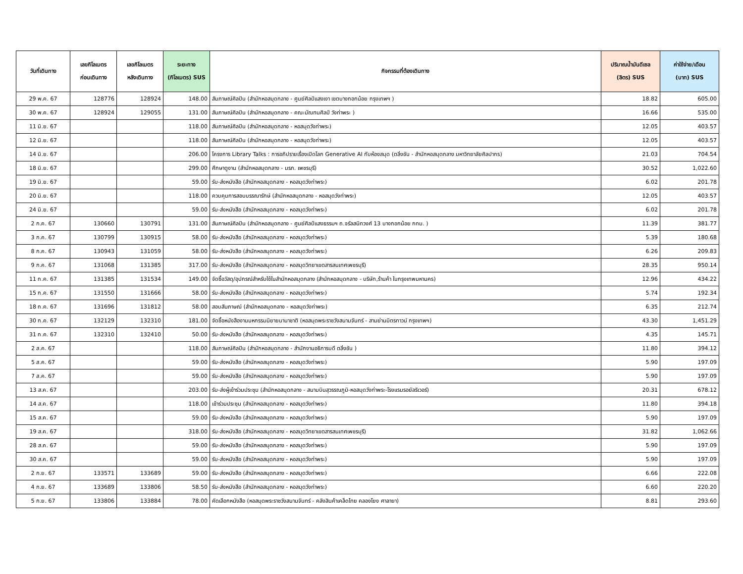| วันที่เดินทาง | เลขกิโลเมตร ก่อนเดินทาง | เลขกิโลเมตร หลังเดินทาง | ระยะทาง (กิโลเมตร) SUS | กิจกรรมที่ต้องเดินทาง | ปริมาณน้ำมันดีเซล (ลิตร) SUS | ค่าใช้จ่าย/เดือน (บาท) SUS |
| --- | --- | --- | --- | --- | --- | --- |
| 29 พ.ค. 67 | 128776 | 128924 | 148.00 | สัมภาษณ์ศิลปิน (สำนักหอสมุดกลาง - ศูนย์ศิลป์แสงเงา เขตบางกอกน้อย กรุงเทพฯ ) | 18.82 | 605.00 |
| 30 พ.ค. 67 | 128924 | 129055 | 131.00 | สัมภาษณ์ศิลปิน (สำนักหอสมุดกลาง - คณะมัณฑนศิลป์ วังท่าพระ ) | 16.66 | 535.00 |
| 11 มิ.ย. 67 | | | 118.00 | สัมภาษณ์ศิลปิน (สำนักหอสมุดกลาง - หอสมุดวังท่าพระ) | 12.05 | 403.57 |
| 12 มิ.ย. 67 | | | 118.00 | สัมภาษณ์ศิลปิน (สำนักหอสมุดกลาง - หอสมุดวังท่าพระ) | 12.05 | 403.57 |
| 14 มิ.ย. 67 | | | 206.00 | โครงการ Library Talks : การอภิปรายเรื่องเปิดโลก Generative AI กับห้องสมุด (ตลิ่งชัน - สำนักหอสมุดกลาง มหาวิทยาลัยศิลปากร) | 21.03 | 704.54 |
| 18 มิ.ย. 67 | | | 299.00 | ศึกษาดูงาน (สำนักหอสมุดกลาง - มรภ. เพชรบุรี) | 30.52 | 1,022.60 |
| 19 มิ.ย. 67 | | | 59.00 | รับ-ส่งหนังสือ (สำนักหอสมุดกลาง - หอสมุดวังท่าพระ) | 6.02 | 201.78 |
| 20 มิ.ย. 67 | | | 118.00 | ควบคุมการสอบบรรณารักษ์ (สำนักหอสมุดกลาง - หอสมุดวังท่าพระ) | 12.05 | 403.57 |
| 24 มิ.ย. 67 | | | 59.00 | รับ-ส่งหนังสือ (สำนักหอสมุดกลาง - หอสมุดวังท่าพระ) | 6.02 | 201.78 |
| 2 ก.ค. 67 | 130660 | 130791 | 131.00 | สัมภาษณ์ศิลปิน (สำนักหอสมุดกลาง - ศูนย์ศิลป์แสงธรรมฯ ถ.จรัลสนิทวงศ์ 13 บางกอกน้อย กทม. ) | 11.39 | 381.77 |
| 3 ก.ค. 67 | 130799 | 130915 | 58.00 | รับ-ส่งหนังสือ (สำนักหอสมุดกลาง - หอสมุดวังท่าพระ) | 5.39 | 180.68 |
| 8 ก.ค. 67 | 130943 | 131059 | 58.00 | รับ-ส่งหนังสือ (สำนักหอสมุดกลาง - หอสมุดวังท่าพระ) | 6.26 | 209.83 |
| 9 ก.ค. 67 | 131068 | 131385 | 317.00 | รับ-ส่งหนังสือ (สำนักหอสมุดกลาง - หอสมุดวิทยาเขตสารสนเทศเพชรบุรี) | 28.35 | 950.14 |
| 11 ก.ค. 67 | 131385 | 131534 | 149.00 | จัดซื้อวัสดุ/อุปกรณ์สำหรับใช้ในสำนักหอสมุดกลาง (สำนักหอสมุดกลาง - บริษัท,ร้านค้า ในกรุงเทพมหานคร) | 12.96 | 434.22 |
| 15 ก.ค. 67 | 131550 | 131666 | 58.00 | รับ-ส่งหนังสือ (สำนักหอสมุดกลาง - หอสมุดวังท่าพระ) | 5.74 | 192.34 |
| 18 ก.ค. 67 | 131696 | 131812 | 58.00 | สอบสัมภาษณ์ (สำนักหอสมุดกลาง - หอสมุดวังท่าพระ) | 6.35 | 212.74 |
| 30 ก.ค. 67 | 132129 | 132310 | 181.00 | จัดซื้อหนังสืองานมหกรรมนิยายนานาชาติ (หอสมุดพระราชวังสนามจันทร์ - สามย่านมิตรทาวน์ กรุงเทพฯ) | 43.30 | 1,451.29 |
| 31 ก.ค. 67 | 132310 | 132410 | 50.00 | รับ-ส่งหนังสือ (สำนักหอสมุดกลาง - หอสมุดวังท่าพระ) | 4.35 | 145.71 |
| 2 ส.ค. 67 | | | 118.00 | สัมภาษณ์ศิลปิน (สำนักหอสมุดกลาง - สำนักงานอธิการบดี ตลิ่งชัน ) | 11.80 | 394.12 |
| 5 ส.ค. 67 | | | 59.00 | รับ-ส่งหนังสือ (สำนักหอสมุดกลาง - หอสมุดวังท่าพระ) | 5.90 | 197.09 |
| 7 ส.ค. 67 | | | 59.00 | รับ-ส่งหนังสือ (สำนักหอสมุดกลาง - หอสมุดวังท่าพระ) | 5.90 | 197.09 |
| 13 ส.ค. 67 | | | 203.00 | รับ-ส่งผู้เข้าร่วมประชุม (สำนักหอสมุดกลาง - สนามบินสุวรรณภูมิ-หอสมุดวังท่าพระ-โรงแรมรอยัลริเวอร์) | 20.31 | 678.12 |
| 14 ส.ค. 67 | | | 118.00 | เข้าร่วมประชุม (สำนักหอสมุดกลาง - หอสมุดวังท่าพระ) | 11.80 | 394.18 |
| 15 ส.ค. 67 | | | 59.00 | รับ-ส่งหนังสือ (สำนักหอสมุดกลาง - หอสมุดวังท่าพระ) | 5.90 | 197.09 |
| 19 ส.ค. 67 | | | 318.00 | รับ-ส่งหนังสือ (สำนักหอสมุดกลาง - หอสมุดวิทยาเขตสารสนเทศเพชรบุรี) | 31.82 | 1,062.66 |
| 28 ส.ค. 67 | | | 59.00 | รับ-ส่งหนังสือ (สำนักหอสมุดกลาง - หอสมุดวังท่าพระ) | 5.90 | 197.09 |
| 30 ส.ค. 67 | | | 59.00 | รับ-ส่งหนังสือ (สำนักหอสมุดกลาง - หอสมุดวังท่าพระ) | 5.90 | 197.09 |
| 2 ก.ย. 67 | 133571 | 133689 | 59.00 | รับ-ส่งหนังสือ (สำนักหอสมุดกลาง - หอสมุดวังท่าพระ) | 6.66 | 222.08 |
| 4 ก.ย. 67 | 133689 | 133806 | 58.50 | รับ-ส่งหนังสือ (สำนักหอสมุดกลาง - หอสมุดวังท่าพระ) | 6.60 | 220.20 |
| 5 ก.ย. 67 | 133806 | 133884 | 78.00 | คัดเลือกหนังสือ (หอสมุดพระราชวังสนามจันทร์ - คลังสินค้าเคล็ดไทย คลองโยง ศาลายา) | 8.81 | 293.60 |